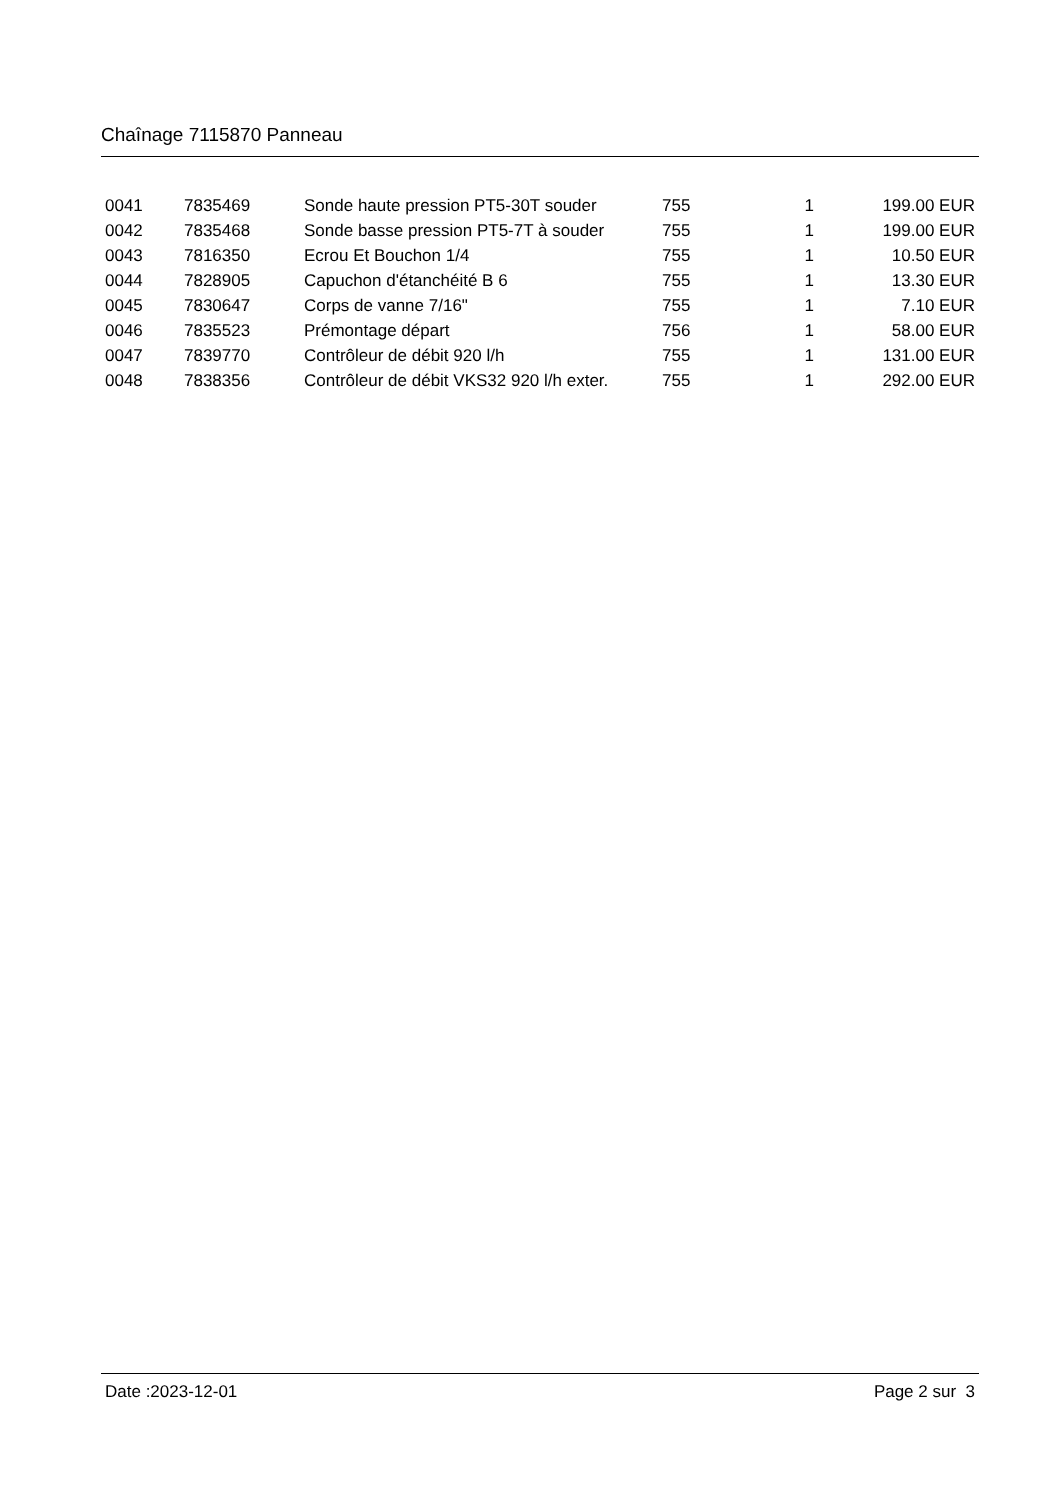Chaînage 7115870 Panneau
| 0041 | 7835469 | Sonde haute pression PT5-30T souder | 755 | 1 | 199.00 EUR |
| 0042 | 7835468 | Sonde basse pression PT5-7T à souder | 755 | 1 | 199.00 EUR |
| 0043 | 7816350 | Ecrou Et Bouchon 1/4 | 755 | 1 | 10.50 EUR |
| 0044 | 7828905 | Capuchon d'étanchéité B 6 | 755 | 1 | 13.30 EUR |
| 0045 | 7830647 | Corps de vanne 7/16" | 755 | 1 | 7.10 EUR |
| 0046 | 7835523 | Prémontage départ | 756 | 1 | 58.00 EUR |
| 0047 | 7839770 | Contrôleur de débit 920 l/h | 755 | 1 | 131.00 EUR |
| 0048 | 7838356 | Contrôleur de débit VKS32 920 l/h exter. | 755 | 1 | 292.00 EUR |
Date :2023-12-01 Page 2 sur 3